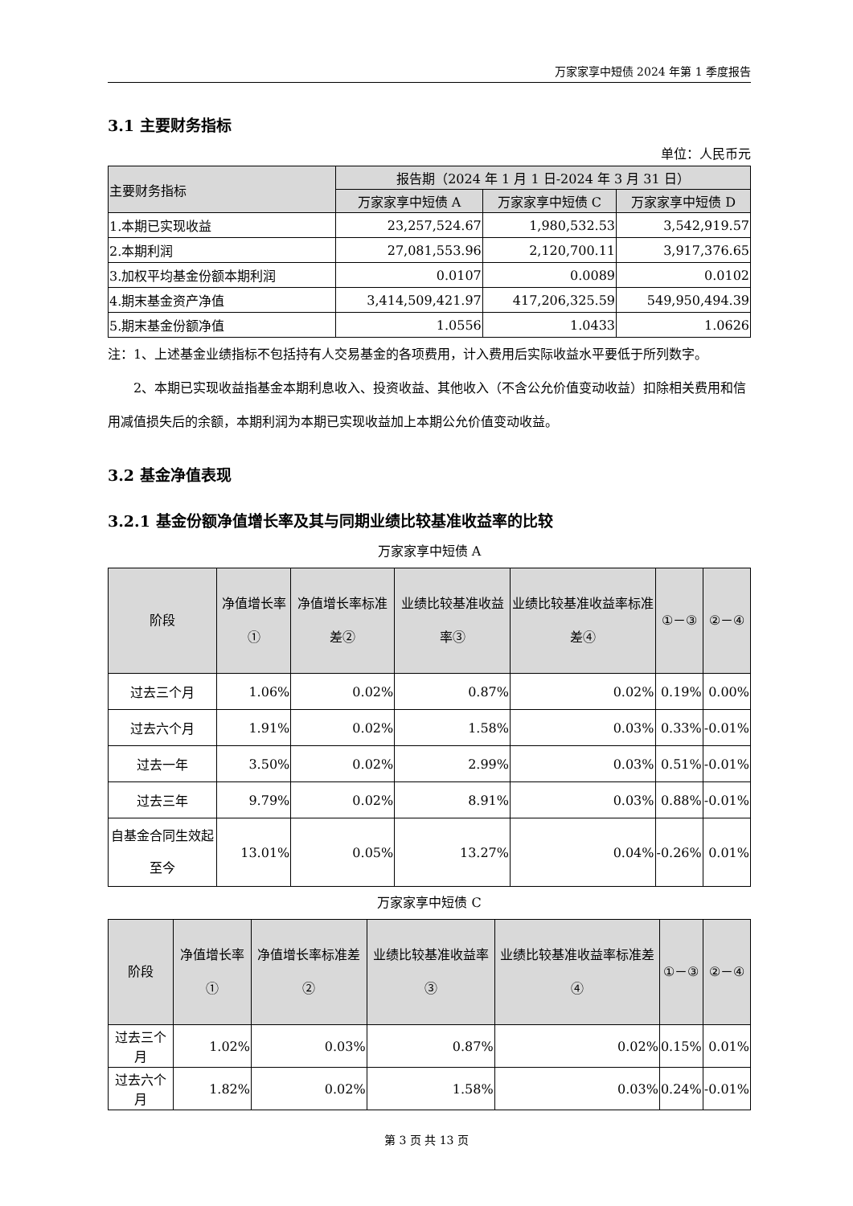万家家享中短债 2024 年第 1 季度报告
3.1 主要财务指标
单位：人民币元
| 主要财务指标 | 报告期（2024 年 1 月 1 日-2024 年 3 月 31 日） | | |
| --- | --- | --- | --- |
| | 万家家享中短债 A | 万家家享中短债 C | 万家家享中短债 D |
| 1.本期已实现收益 | 23,257,524.67 | 1,980,532.53 | 3,542,919.57 |
| 2.本期利润 | 27,081,553.96 | 2,120,700.11 | 3,917,376.65 |
| 3.加权平均基金份额本期利润 | 0.0107 | 0.0089 | 0.0102 |
| 4.期末基金资产净值 | 3,414,509,421.97 | 417,206,325.59 | 549,950,494.39 |
| 5.期末基金份额净值 | 1.0556 | 1.0433 | 1.0626 |
注：1、上述基金业绩指标不包括持有人交易基金的各项费用，计入费用后实际收益水平要低于所列数字。
2、本期已实现收益指基金本期利息收入、投资收益、其他收入（不含公允价值变动收益）扣除相关费用和信用减值损失后的余额，本期利润为本期已实现收益加上本期公允价值变动收益。
3.2 基金净值表现
3.2.1 基金份额净值增长率及其与同期业绩比较基准收益率的比较
万家家享中短债 A
| 阶段 | 净值增长率① | 净值增长率标准差② | 业绩比较基准收益率③ | 业绩比较基准收益率标准差④ | ①－③ | ②－④ |
| --- | --- | --- | --- | --- | --- | --- |
| 过去三个月 | 1.06% | 0.02% | 0.87% | 0.02% | 0.19% | 0.00% |
| 过去六个月 | 1.91% | 0.02% | 1.58% | 0.03% | 0.33% | -0.01% |
| 过去一年 | 3.50% | 0.02% | 2.99% | 0.03% | 0.51% | -0.01% |
| 过去三年 | 9.79% | 0.02% | 8.91% | 0.03% | 0.88% | -0.01% |
| 自基金合同生效起至今 | 13.01% | 0.05% | 13.27% | 0.04% | -0.26% | 0.01% |
万家家享中短债 C
| 阶段 | 净值增长率① | 净值增长率标准差② | 业绩比较基准收益率③ | 业绩比较基准收益率标准差④ | ①－③ | ②－④ |
| --- | --- | --- | --- | --- | --- | --- |
| 过去三个月 | 1.02% | 0.03% | 0.87% | 0.02% | 0.15% | 0.01% |
| 过去六个月 | 1.82% | 0.02% | 1.58% | 0.03% | 0.24% | -0.01% |
第 3 页 共 13 页